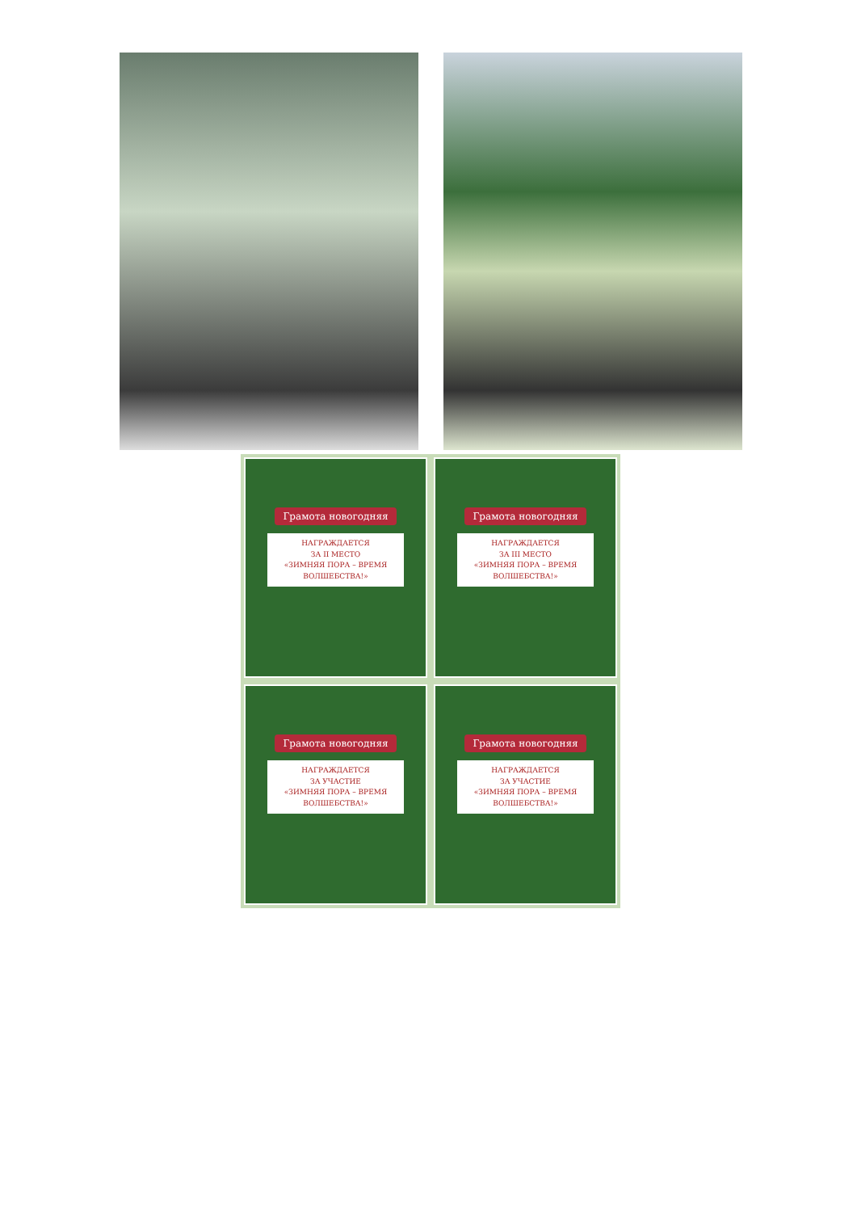Грамота новогодняя
НАГРАЖДАЕТСЯ
ЗА II МЕСТО
«ЗИМНЯЯ ПОРА – ВРЕМЯ ВОЛШЕБСТВА!»
Грамота новогодняя
НАГРАЖДАЕТСЯ
ЗА III МЕСТО
«ЗИМНЯЯ ПОРА – ВРЕМЯ ВОЛШЕБСТВА!»
Грамота новогодняя
НАГРАЖДАЕТСЯ
ЗА УЧАСТИЕ
«ЗИМНЯЯ ПОРА – ВРЕМЯ ВОЛШЕБСТВА!»
Грамота новогодняя
НАГРАЖДАЕТСЯ
ЗА УЧАСТИЕ
«ЗИМНЯЯ ПОРА – ВРЕМЯ ВОЛШЕБСТВА!»